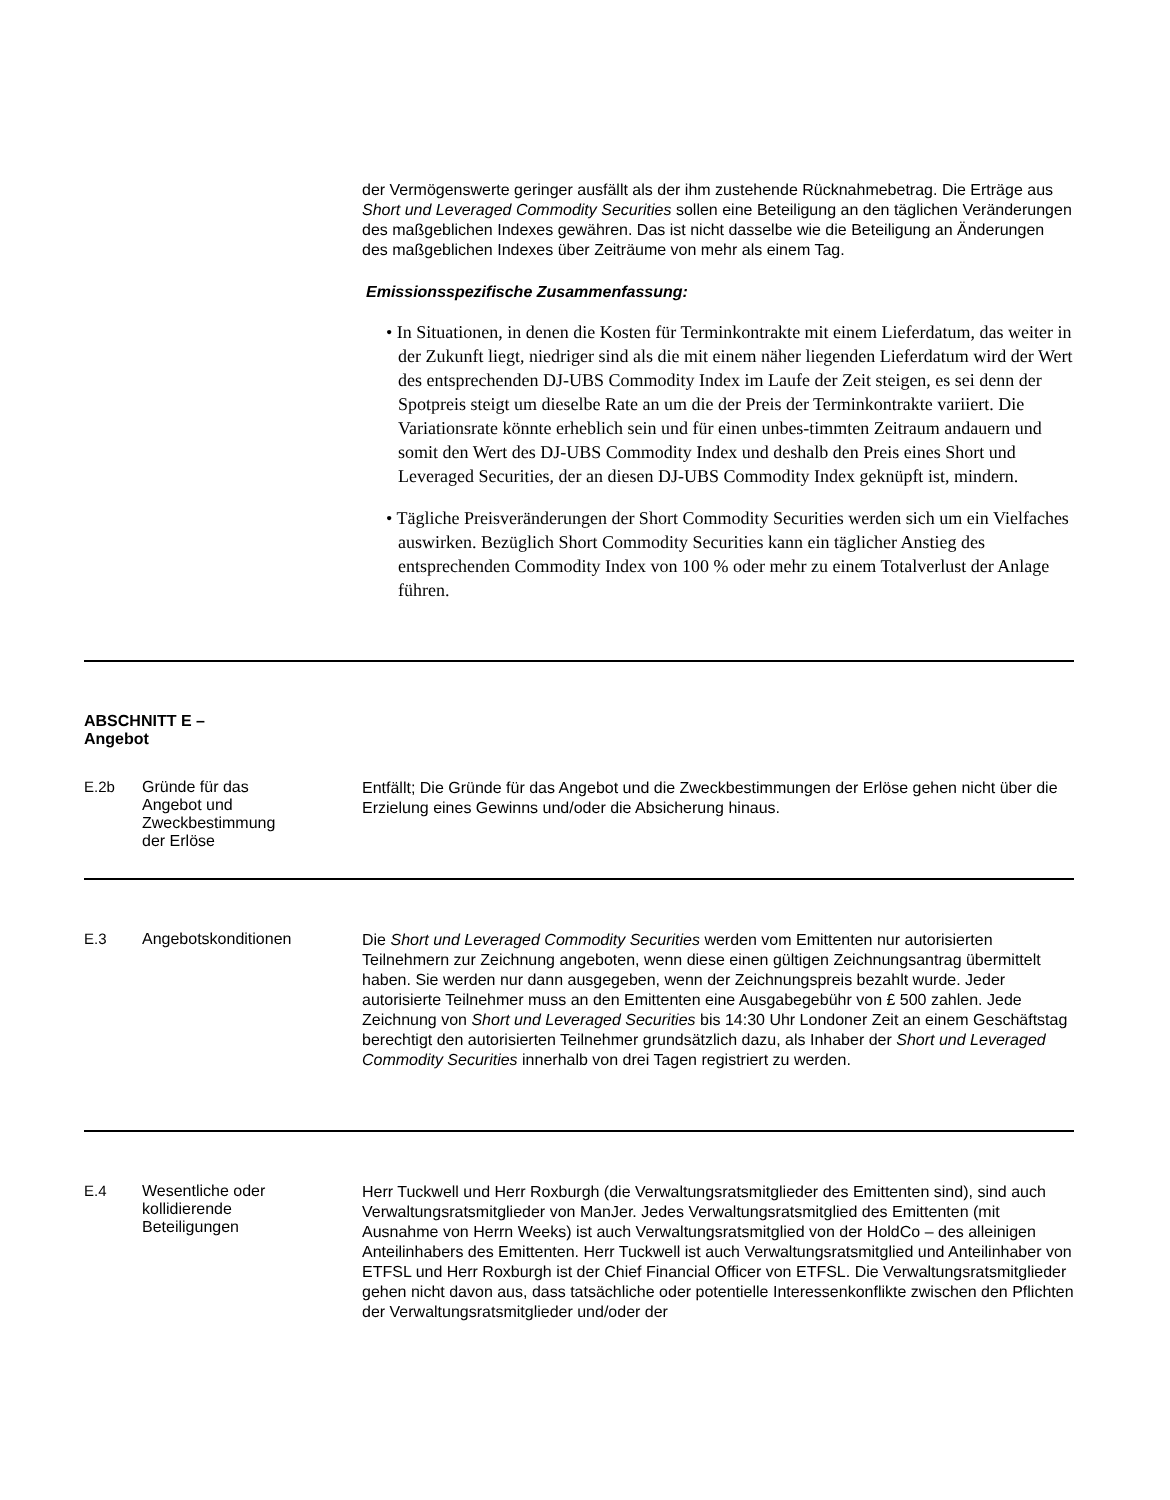| | | der Vermögenswerte geringer ausfällt als der ihm zustehende Rücknahmebetrag. Die Erträge aus Short und Leveraged Commodity Securities sollen eine Beteiligung an den täglichen Veränderungen des maßgeblichen Indexes gewähren. Das ist nicht dasselbe wie die Beteiligung an Änderungen des maßgeblichen Indexes über Zeiträume von mehr als einem Tag. Emissionsspezifische Zusammenfassung: • In Situationen, in denen die Kosten für Terminkontrakte mit einem Lieferdatum, das weiter in der Zukunft liegt, niedriger sind als die mit einem näher liegenden Lieferdatum wird der Wert des entsprechenden DJ-UBS Commodity Index im Laufe der Zeit steigen, es sei denn der Spotpreis steigt um dieselbe Rate an um die der Preis der Terminkontrakte variiert. Die Variationsrate könnte erheblich sein und für einen unbes-timmten Zeitraum andauern und somit den Wert des DJ-UBS Commodity Index und deshalb den Preis eines Short und Leveraged Securities, der an diesen DJ-UBS Commodity Index geknüpft ist, mindern. • Tägliche Preisveränderungen der Short Commodity Securities werden sich um ein Vielfaches auswirken. Bezüglich Short Commodity Securities kann ein täglicher Anstieg des entsprechenden Commodity Index von 100 % oder mehr zu einem Totalverlust der Anlage führen. |
| ABSCHNITT E – Angebot | | |
| E.2b | Gründe für das Angebot und Zweckbestimmung der Erlöse | Entfällt; Die Gründe für das Angebot und die Zweckbestimmungen der Erlöse gehen nicht über die Erzielung eines Gewinns und/oder die Absicherung hinaus. |
| E.3 | Angebotskonditionen | Die Short und Leveraged Commodity Securities werden vom Emittenten nur autorisierten Teilnehmern zur Zeichnung angeboten, wenn diese einen gültigen Zeichnungsantrag übermittelt haben. Sie werden nur dann ausgegeben, wenn der Zeichnungspreis bezahlt wurde. Jeder autorisierte Teilnehmer muss an den Emittenten eine Ausgabegebühr von £ 500 zahlen. Jede Zeichnung von Short und Leveraged Securities bis 14:30 Uhr Londoner Zeit an einem Geschäftstag berechtigt den autorisierten Teilnehmer grundsätzlich dazu, als Inhaber der Short und Leveraged Commodity Securities innerhalb von drei Tagen registriert zu werden. |
| E.4 | Wesentliche oder kollidierende Beteiligungen | Herr Tuckwell und Herr Roxburgh (die Verwaltungsratsmitglieder des Emittenten sind), sind auch Verwaltungsratsmitglieder von ManJer. Jedes Verwaltungsratsmitglied des Emittenten (mit Ausnahme von Herrn Weeks) ist auch Verwaltungsratsmitglied von der HoldCo – des alleinigen Anteilinhabers des Emittenten. Herr Tuckwell ist auch Verwaltungsratsmitglied und Anteilinhaber von ETFSL und Herr Roxburgh ist der Chief Financial Officer von ETFSL. Die Verwaltungsratsmitglieder gehen nicht davon aus, dass tatsächliche oder potentielle Interessenkonflikte zwischen den Pflichten der Verwaltungsratsmitglieder und/oder der |